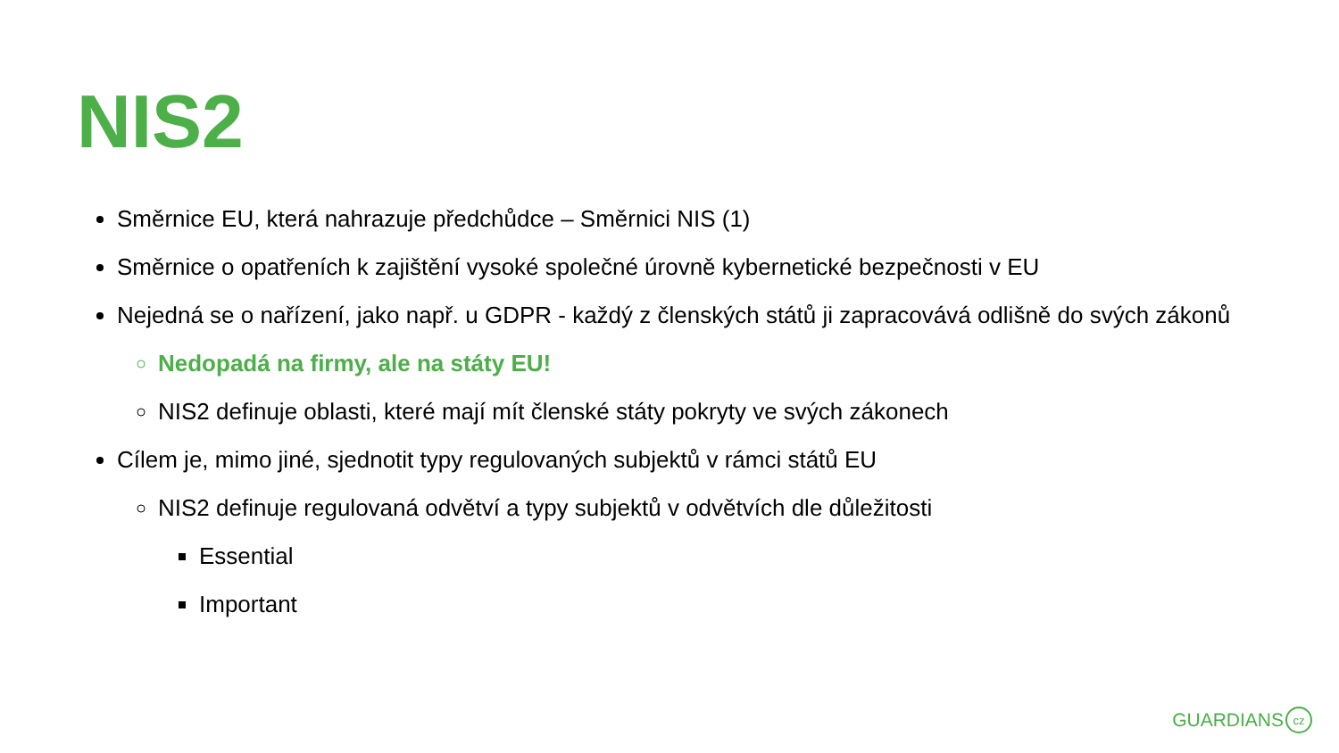NIS2
Směrnice EU, která nahrazuje předchůdce – Směrnici NIS (1)
Směrnice o opatřeních k zajištění vysoké společné úrovně kybernetické bezpečnosti v EU
Nejedná se o nařízení, jako např. u GDPR - každý z členských států ji zapracovává odlišně do svých zákonů
Nedopadá na firmy, ale na státy EU!
NIS2 definuje oblasti, které mají mít členské státy pokryty ve svých zákonech
Cílem je, mimo jiné, sjednotit typy regulovaných subjektů v rámci států EU
NIS2 definuje regulovaná odvětví a typy subjektů v odvětvích dle důležitosti
Essential
Important
GUARDIANS cz